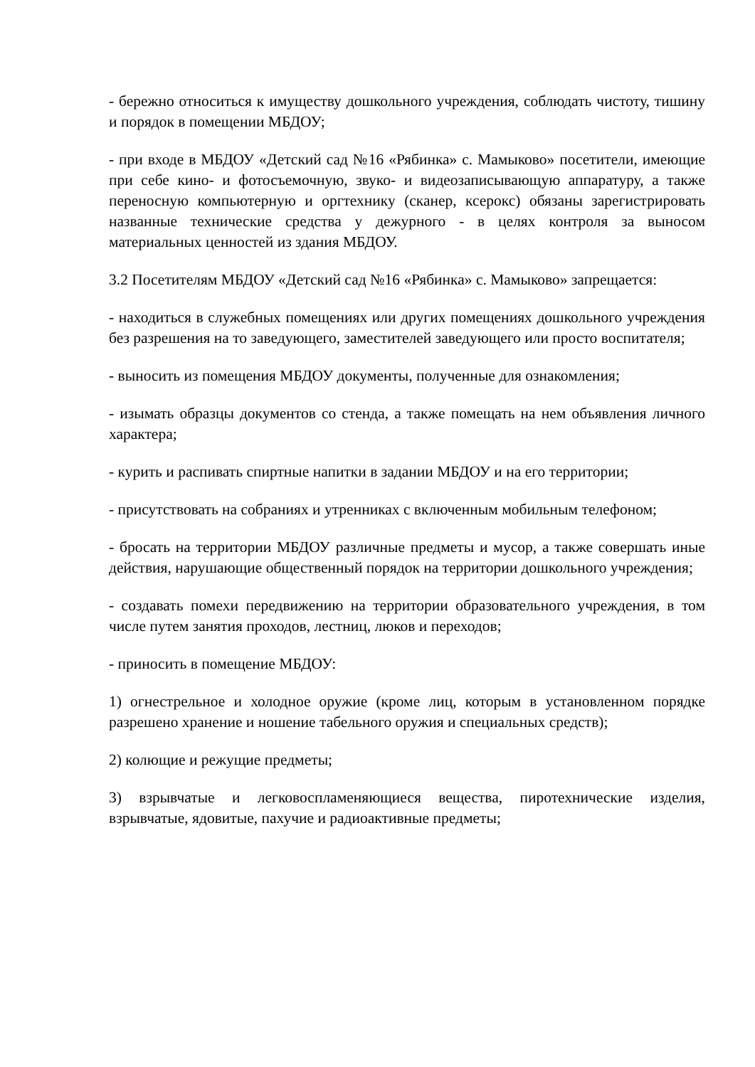- бережно относиться к имуществу дошкольного учреждения, соблюдать чистоту, тишину и порядок в помещении МБДОУ;
- при входе в МБДОУ «Детский сад №16 «Рябинка» с. Мамыково» посетители, имеющие при себе кино- и фотосъемочную, звуко- и видеозаписывающую аппаратуру, а также переносную компьютерную и оргтехнику (сканер, ксерокс) обязаны зарегистрировать названные технические средства у дежурного - в целях контроля за выносом материальных ценностей из здания МБДОУ.
3.2 Посетителям МБДОУ «Детский сад №16 «Рябинка» с. Мамыково» запрещается:
- находиться в служебных помещениях или других помещениях дошкольного учреждения без разрешения на то заведующего, заместителей заведующего или просто воспитателя;
- выносить из помещения МБДОУ документы, полученные для ознакомления;
- изымать образцы документов со стенда, а также помещать на нем объявления личного характера;
- курить и распивать спиртные напитки в задании МБДОУ и на его территории;
- присутствовать на собраниях и утренниках с включенным мобильным телефоном;
- бросать на территории МБДОУ различные предметы и мусор, а также совершать иные действия, нарушающие общественный порядок на территории дошкольного учреждения;
- создавать помехи передвижению на территории образовательного учреждения, в том числе путем занятия проходов, лестниц, люков и переходов;
- приносить в помещение МБДОУ:
1) огнестрельное и холодное оружие (кроме лиц, которым в установленном порядке разрешено хранение и ношение табельного оружия и специальных средств);
2) колющие и режущие предметы;
3) взрывчатые и легковоспламеняющиеся вещества, пиротехнические изделия, взрывчатые, ядовитые, пахучие и радиоактивные предметы;